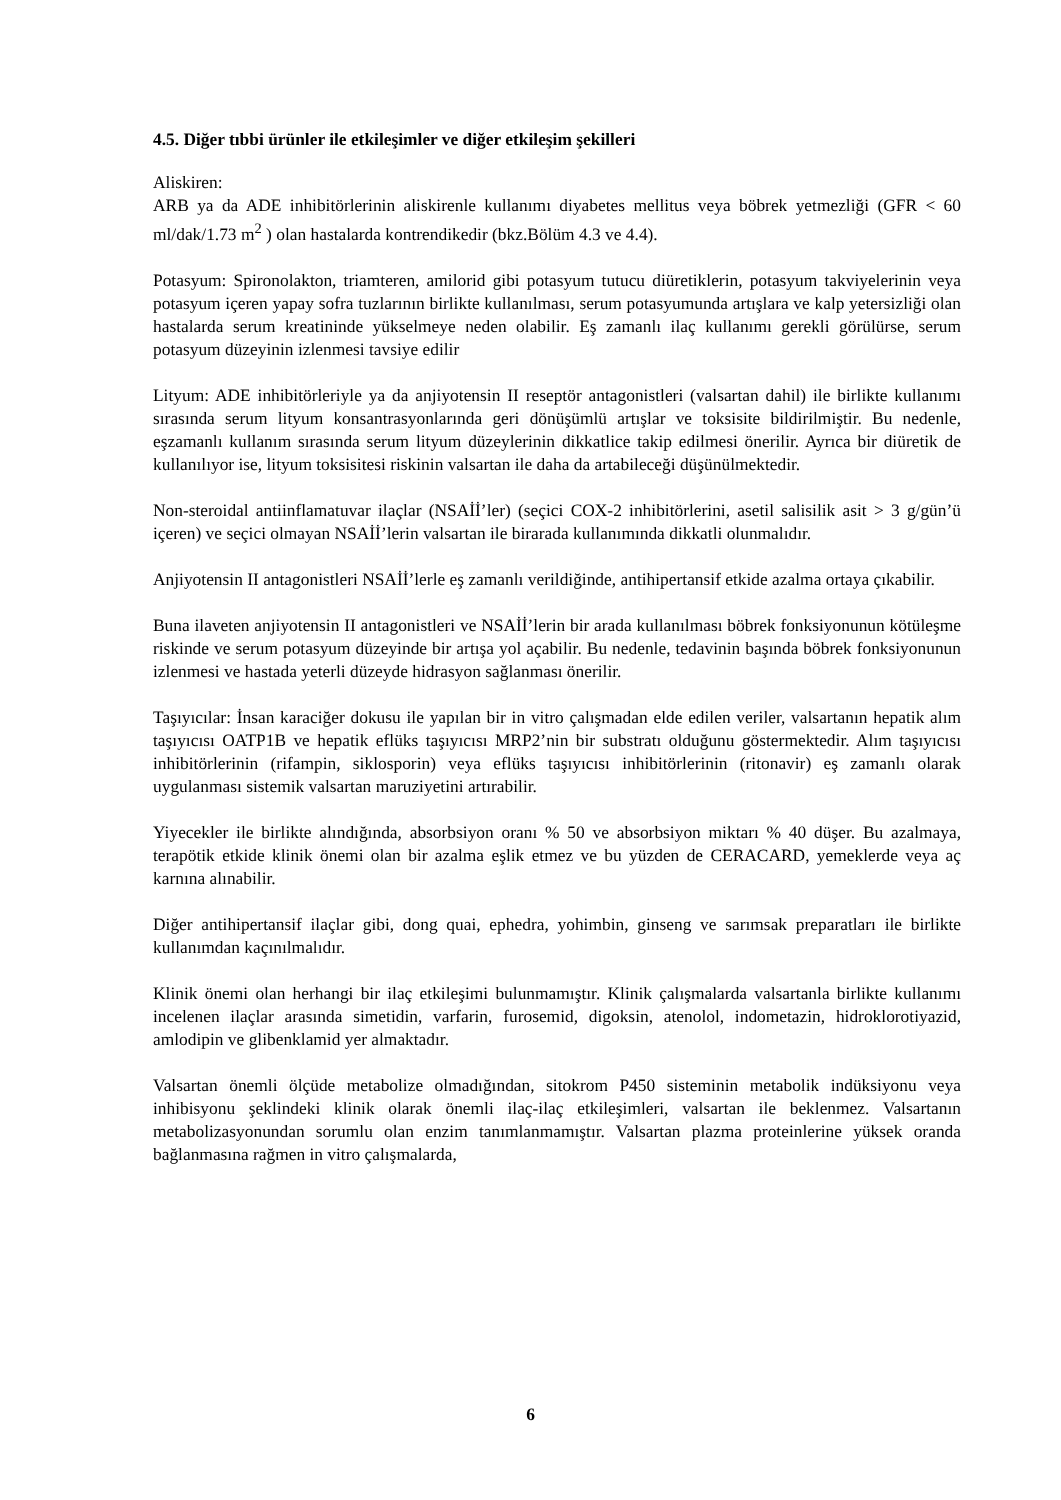4.5. Diğer tıbbi ürünler ile etkileşimler ve diğer etkileşim şekilleri
Aliskiren:
ARB ya da ADE inhibitörlerinin aliskirenle kullanımı diyabetes mellitus veya böbrek yetmezliği (GFR < 60 ml/dak/1.73 m<sup>2</sup> ) olan hastalarda kontrendikedir (bkz.Bölüm 4.3 ve 4.4).
Potasyum: Spironolakton, triamteren, amilorid gibi potasyum tutucu diüretiklerin, potasyum takviyelerinin veya potasyum içeren yapay sofra tuzlarının birlikte kullanılması, serum potasyumunda artışlara ve kalp yetersizliği olan hastalarda serum kreatininde yükselmeye neden olabilir. Eş zamanlı ilaç kullanımı gerekli görülürse, serum potasyum düzeyinin izlenmesi tavsiye edilir
Lityum: ADE inhibitörleriyle ya da anjiyotensin II reseptör antagonistleri (valsartan dahil) ile birlikte kullanımı sırasında serum lityum konsantrasyonlarında geri dönüşümlü artışlar ve toksisite bildirilmiştir. Bu nedenle, eşzamanlı kullanım sırasında serum lityum düzeylerinin dikkatlice takip edilmesi önerilir. Ayrıca bir diüretik de kullanılıyor ise, lityum toksisitesi riskinin valsartan ile daha da artabileceği düşünülmektedir.
Non-steroidal antiinflamatuvar ilaçlar (NSAİİ’ler) (seçici COX-2 inhibitörlerini, asetil salisilik asit > 3 g/gün’ü içeren) ve seçici olmayan NSAİİ’lerin valsartan ile birarada kullanımında dikkatli olunmalıdır.
Anjiyotensin II antagonistleri NSAİİ’lerle eş zamanlı verildiğinde, antihipertansif etkide azalma ortaya çıkabilir.
Buna ilaveten anjiyotensin II antagonistleri ve NSAİİ’lerin bir arada kullanılması böbrek fonksiyonunun kötüleşme riskinde ve serum potasyum düzeyinde bir artışa yol açabilir. Bu nedenle, tedavinin başında böbrek fonksiyonunun izlenmesi ve hastada yeterli düzeyde hidrasyon sağlanması önerilir.
Taşıyıcılar: İnsan karaciğer dokusu ile yapılan bir in vitro çalışmadan elde edilen veriler, valsartanın hepatik alım taşıyıcısı OATP1B ve hepatik eflüks taşıyıcısı MRP2’nin bir substratı olduğunu göstermektedir. Alım taşıyıcısı inhibitörlerinin (rifampin, siklosporin) veya eflüks taşıyıcısı inhibitörlerinin (ritonavir) eş zamanlı olarak uygulanması sistemik valsartan maruziyetini artırabilir.
Yiyecekler ile birlikte alındığında, absorbsiyon oranı % 50 ve absorbsiyon miktarı % 40 düşer. Bu azalmaya, terapötik etkide klinik önemi olan bir azalma eşlik etmez ve bu yüzden de CERACARD, yemeklerde veya aç karnına alınabilir.
Diğer antihipertansif ilaçlar gibi, dong quai, ephedra, yohimbin, ginseng ve sarımsak preparatları ile birlikte kullanımdan kaçınılmalıdır.
Klinik önemi olan herhangi bir ilaç etkileşimi bulunmamıştır. Klinik çalışmalarda valsartanla birlikte kullanımı incelenen ilaçlar arasında simetidin, varfarin, furosemid, digoksin, atenolol, indometazin, hidroklorotiyazid, amlodipin ve glibenklamid yer almaktadır.
Valsartan önemli ölçüde metabolize olmadığından, sitokrom P450 sisteminin metabolik indüksiyonu veya inhibisyonu şeklindeki klinik olarak önemli ilaç-ilaç etkileşimleri, valsartan ile beklenmez. Valsartanın metabolizasyonundan sorumlu olan enzim tanımlanmamıştır. Valsartan plazma proteinlerine yüksek oranda bağlanmasına rağmen in vitro çalışmalarda,
6